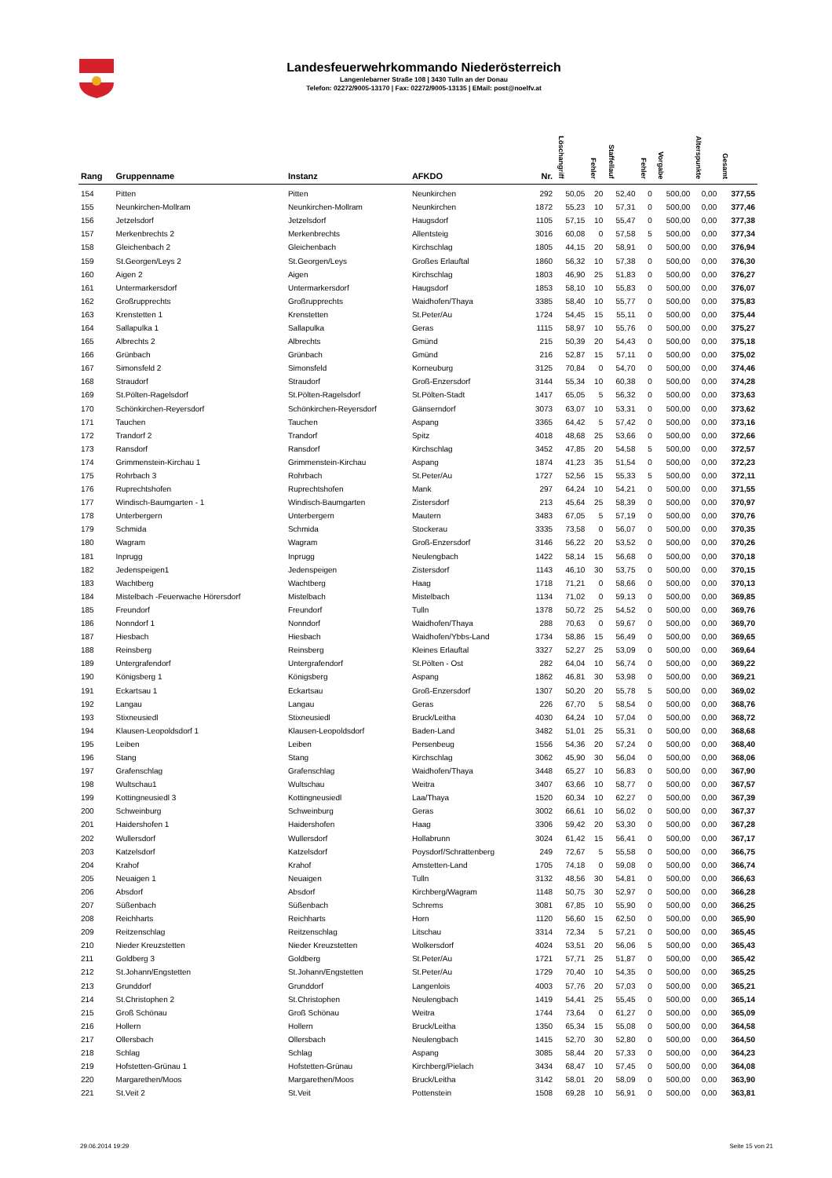Landesfeuerwehrkommando Niederösterreich
Langenlebarner Straße 108 | 3430 Tulln an der Donau
Telefon: 02272/9005-13170 | Fax: 02272/9005-13135 | EMail: post@noelfv.at
| Rang | Gruppenname | Instanz | AFKDO | Nr. | Löschangriff | Fehler | Staffellauf | Fehler | Vorgabe | Alterspunkte | Gesamt |
| --- | --- | --- | --- | --- | --- | --- | --- | --- | --- | --- | --- |
| 154 | Pitten | Pitten | Neunkirchen | 292 | 50,05 | 20 | 52,40 | 0 | 500,00 | 0,00 | 377,55 |
| 155 | Neunkirchen-Mollram | Neunkirchen-Mollram | Neunkirchen | 1872 | 55,23 | 10 | 57,31 | 0 | 500,00 | 0,00 | 377,46 |
| 156 | Jetzelsdorf | Jetzelsdorf | Haugsdorf | 1105 | 57,15 | 10 | 55,47 | 0 | 500,00 | 0,00 | 377,38 |
| 157 | Merkenbrechts 2 | Merkenbrechts | Allentsteig | 3016 | 60,08 | 0 | 57,58 | 5 | 500,00 | 0,00 | 377,34 |
| 158 | Gleichenbach 2 | Gleichenbach | Kirchschlag | 1805 | 44,15 | 20 | 58,91 | 0 | 500,00 | 0,00 | 376,94 |
| 159 | St.Georgen/Leys 2 | St.Georgen/Leys | Großes Erlauftal | 1860 | 56,32 | 10 | 57,38 | 0 | 500,00 | 0,00 | 376,30 |
| 160 | Aigen 2 | Aigen | Kirchschlag | 1803 | 46,90 | 25 | 51,83 | 0 | 500,00 | 0,00 | 376,27 |
| 161 | Untermarkersdorf | Untermarkersdorf | Haugsdorf | 1853 | 58,10 | 10 | 55,83 | 0 | 500,00 | 0,00 | 376,07 |
| 162 | Großrupprechts | Großrupprechts | Waidhofen/Thaya | 3385 | 58,40 | 10 | 55,77 | 0 | 500,00 | 0,00 | 375,83 |
| 163 | Krenstetten 1 | Krenstetten | St.Peter/Au | 1724 | 54,45 | 15 | 55,11 | 0 | 500,00 | 0,00 | 375,44 |
| 164 | Sallapulka 1 | Sallapulka | Geras | 1115 | 58,97 | 10 | 55,76 | 0 | 500,00 | 0,00 | 375,27 |
| 165 | Albrechts 2 | Albrechts | Gmünd | 215 | 50,39 | 20 | 54,43 | 0 | 500,00 | 0,00 | 375,18 |
| 166 | Grünbach | Grünbach | Gmünd | 216 | 52,87 | 15 | 57,11 | 0 | 500,00 | 0,00 | 375,02 |
| 167 | Simonsfeld 2 | Simonsfeld | Korneuburg | 3125 | 70,84 | 0 | 54,70 | 0 | 500,00 | 0,00 | 374,46 |
| 168 | Straudorf | Straudorf | Groß-Enzersdorf | 3144 | 55,34 | 10 | 60,38 | 0 | 500,00 | 0,00 | 374,28 |
| 169 | St.Pölten-Ragelsdorf | St.Pölten-Ragelsdorf | St.Pölten-Stadt | 1417 | 65,05 | 5 | 56,32 | 0 | 500,00 | 0,00 | 373,63 |
| 170 | Schönkirchen-Reyersdorf | Schönkirchen-Reyersdorf | Gänserndorf | 3073 | 63,07 | 10 | 53,31 | 0 | 500,00 | 0,00 | 373,62 |
| 171 | Tauchen | Tauchen | Aspang | 3365 | 64,42 | 5 | 57,42 | 0 | 500,00 | 0,00 | 373,16 |
| 172 | Trandorf 2 | Trandorf | Spitz | 4018 | 48,68 | 25 | 53,66 | 0 | 500,00 | 0,00 | 372,66 |
| 173 | Ransdorf | Ransdorf | Kirchschlag | 3452 | 47,85 | 20 | 54,58 | 5 | 500,00 | 0,00 | 372,57 |
| 174 | Grimmenstein-Kirchau 1 | Grimmenstein-Kirchau | Aspang | 1874 | 41,23 | 35 | 51,54 | 0 | 500,00 | 0,00 | 372,23 |
| 175 | Rohrbach 3 | Rohrbach | St.Peter/Au | 1727 | 52,56 | 15 | 55,33 | 5 | 500,00 | 0,00 | 372,11 |
| 176 | Ruprechtshofen | Ruprechtshofen | Mank | 297 | 64,24 | 10 | 54,21 | 0 | 500,00 | 0,00 | 371,55 |
| 177 | Windisch-Baumgarten - 1 | Windisch-Baumgarten | Zistersdorf | 213 | 45,64 | 25 | 58,39 | 0 | 500,00 | 0,00 | 370,97 |
| 178 | Unterbergern | Unterbergern | Mautern | 3483 | 67,05 | 5 | 57,19 | 0 | 500,00 | 0,00 | 370,76 |
| 179 | Schmida | Schmida | Stockerau | 3335 | 73,58 | 0 | 56,07 | 0 | 500,00 | 0,00 | 370,35 |
| 180 | Wagram | Wagram | Groß-Enzersdorf | 3146 | 56,22 | 20 | 53,52 | 0 | 500,00 | 0,00 | 370,26 |
| 181 | Inprugg | Inprugg | Neulengbach | 1422 | 58,14 | 15 | 56,68 | 0 | 500,00 | 0,00 | 370,18 |
| 182 | Jedenspeigen1 | Jedenspeigen | Zistersdorf | 1143 | 46,10 | 30 | 53,75 | 0 | 500,00 | 0,00 | 370,15 |
| 183 | Wachtberg | Wachtberg | Haag | 1718 | 71,21 | 0 | 58,66 | 0 | 500,00 | 0,00 | 370,13 |
| 184 | Mistelbach -Feuerwache Hörersdorf | Mistelbach | Mistelbach | 1134 | 71,02 | 0 | 59,13 | 0 | 500,00 | 0,00 | 369,85 |
| 185 | Freundorf | Freundorf | Tulln | 1378 | 50,72 | 25 | 54,52 | 0 | 500,00 | 0,00 | 369,76 |
| 186 | Nonndorf 1 | Nonndorf | Waidhofen/Thaya | 288 | 70,63 | 0 | 59,67 | 0 | 500,00 | 0,00 | 369,70 |
| 187 | Hiesbach | Hiesbach | Waidhofen/Ybbs-Land | 1734 | 58,86 | 15 | 56,49 | 0 | 500,00 | 0,00 | 369,65 |
| 188 | Reinsberg | Reinsberg | Kleines Erlauftal | 3327 | 52,27 | 25 | 53,09 | 0 | 500,00 | 0,00 | 369,64 |
| 189 | Untergrafendorf | Untergrafendorf | St.Pölten - Ost | 282 | 64,04 | 10 | 56,74 | 0 | 500,00 | 0,00 | 369,22 |
| 190 | Königsberg 1 | Königsberg | Aspang | 1862 | 46,81 | 30 | 53,98 | 0 | 500,00 | 0,00 | 369,21 |
| 191 | Eckartsau 1 | Eckartsau | Groß-Enzersdorf | 1307 | 50,20 | 20 | 55,78 | 5 | 500,00 | 0,00 | 369,02 |
| 192 | Langau | Langau | Geras | 226 | 67,70 | 5 | 58,54 | 0 | 500,00 | 0,00 | 368,76 |
| 193 | Stixneusiedl | Stixneusiedl | Bruck/Leitha | 4030 | 64,24 | 10 | 57,04 | 0 | 500,00 | 0,00 | 368,72 |
| 194 | Klausen-Leopoldsdorf 1 | Klausen-Leopoldsdorf | Baden-Land | 3482 | 51,01 | 25 | 55,31 | 0 | 500,00 | 0,00 | 368,68 |
| 195 | Leiben | Leiben | Persenbeug | 1556 | 54,36 | 20 | 57,24 | 0 | 500,00 | 0,00 | 368,40 |
| 196 | Stang | Stang | Kirchschlag | 3062 | 45,90 | 30 | 56,04 | 0 | 500,00 | 0,00 | 368,06 |
| 197 | Grafenschlag | Grafenschlag | Waidhofen/Thaya | 3448 | 65,27 | 10 | 56,83 | 0 | 500,00 | 0,00 | 367,90 |
| 198 | Wultschau1 | Wultschau | Weitra | 3407 | 63,66 | 10 | 58,77 | 0 | 500,00 | 0,00 | 367,57 |
| 199 | Kottingneusiedl 3 | Kottingneusiedl | Laa/Thaya | 1520 | 60,34 | 10 | 62,27 | 0 | 500,00 | 0,00 | 367,39 |
| 200 | Schweinburg | Schweinburg | Geras | 3002 | 66,61 | 10 | 56,02 | 0 | 500,00 | 0,00 | 367,37 |
| 201 | Haidershofen 1 | Haidershofen | Haag | 3306 | 59,42 | 20 | 53,30 | 0 | 500,00 | 0,00 | 367,28 |
| 202 | Wullersdorf | Wullersdorf | Hollabrunn | 3024 | 61,42 | 15 | 56,41 | 0 | 500,00 | 0,00 | 367,17 |
| 203 | Katzelsdorf | Katzelsdorf | Poysdorf/Schrattenberg | 249 | 72,67 | 5 | 55,58 | 0 | 500,00 | 0,00 | 366,75 |
| 204 | Krahof | Krahof | Amstetten-Land | 1705 | 74,18 | 0 | 59,08 | 0 | 500,00 | 0,00 | 366,74 |
| 205 | Neuaigen 1 | Neuaigen | Tulln | 3132 | 48,56 | 30 | 54,81 | 0 | 500,00 | 0,00 | 366,63 |
| 206 | Absdorf | Absdorf | Kirchberg/Wagram | 1148 | 50,75 | 30 | 52,97 | 0 | 500,00 | 0,00 | 366,28 |
| 207 | Süßenbach | Süßenbach | Schrems | 3081 | 67,85 | 10 | 55,90 | 0 | 500,00 | 0,00 | 366,25 |
| 208 | Reichharts | Reichharts | Horn | 1120 | 56,60 | 15 | 62,50 | 0 | 500,00 | 0,00 | 365,90 |
| 209 | Reitzenschlag | Reitzenschlag | Litschau | 3314 | 72,34 | 5 | 57,21 | 0 | 500,00 | 0,00 | 365,45 |
| 210 | Nieder Kreuzstetten | Nieder Kreuzstetten | Wolkersdorf | 4024 | 53,51 | 20 | 56,06 | 5 | 500,00 | 0,00 | 365,43 |
| 211 | Goldberg 3 | Goldberg | St.Peter/Au | 1721 | 57,71 | 25 | 51,87 | 0 | 500,00 | 0,00 | 365,42 |
| 212 | St.Johann/Engstetten | St.Johann/Engstetten | St.Peter/Au | 1729 | 70,40 | 10 | 54,35 | 0 | 500,00 | 0,00 | 365,25 |
| 213 | Grunddorf | Grunddorf | Langenlois | 4003 | 57,76 | 20 | 57,03 | 0 | 500,00 | 0,00 | 365,21 |
| 214 | St.Christophen 2 | St.Christophen | Neulengbach | 1419 | 54,41 | 25 | 55,45 | 0 | 500,00 | 0,00 | 365,14 |
| 215 | Groß Schönau | Groß Schönau | Weitra | 1744 | 73,64 | 0 | 61,27 | 0 | 500,00 | 0,00 | 365,09 |
| 216 | Hollern | Hollern | Bruck/Leitha | 1350 | 65,34 | 15 | 55,08 | 0 | 500,00 | 0,00 | 364,58 |
| 217 | Ollersbach | Ollersbach | Neulengbach | 1415 | 52,70 | 30 | 52,80 | 0 | 500,00 | 0,00 | 364,50 |
| 218 | Schlag | Schlag | Aspang | 3085 | 58,44 | 20 | 57,33 | 0 | 500,00 | 0,00 | 364,23 |
| 219 | Hofstetten-Grünau 1 | Hofstetten-Grünau | Kirchberg/Pielach | 3434 | 68,47 | 10 | 57,45 | 0 | 500,00 | 0,00 | 364,08 |
| 220 | Margarethen/Moos | Margarethen/Moos | Bruck/Leitha | 3142 | 58,01 | 20 | 58,09 | 0 | 500,00 | 0,00 | 363,90 |
| 221 | St.Veit 2 | St.Veit | Pottenstein | 1508 | 69,28 | 10 | 56,91 | 0 | 500,00 | 0,00 | 363,81 |
29.06.2014 19:29 Seite 15 von 21